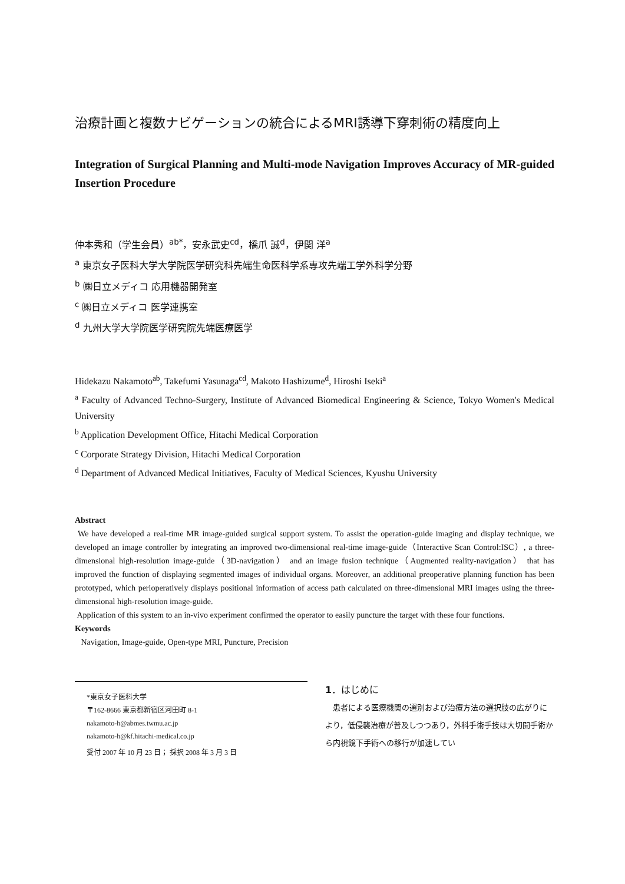治療計画と複数ナビゲーションの統合によるMRI誘導下穿刺術の精度向上
Integration of Surgical Planning and Multi-mode Navigation Improves Accuracy of MR-guided Insertion Procedure
仲本秀和（学生会員）<sup>ab*</sup>，安永武史<sup>cd</sup>，橋爪 誠<sup>d</sup>，伊関 洋<sup>a</sup>
<sup>a</sup> 東京女子医科大学大学院医学研究科先端生命医科学系専攻先端工学外科学分野
<sup>b</sup> ㈱日立メディコ 応用機器開発室
<sup>c</sup> ㈱日立メディコ 医学連携室
<sup>d</sup> 九州大学大学院医学研究院先端医療医学
Hidekazu Nakamoto<sup>ab</sup>, Takefumi Yasunaga<sup>cd</sup>, Makoto Hashizume<sup>d</sup>, Hiroshi Iseki<sup>a</sup>
<sup>a</sup> Faculty of Advanced Techno-Surgery, Institute of Advanced Biomedical Engineering & Science, Tokyo Women's Medical University
<sup>b</sup> Application Development Office, Hitachi Medical Corporation
<sup>c</sup> Corporate Strategy Division, Hitachi Medical Corporation
<sup>d</sup> Department of Advanced Medical Initiatives, Faculty of Medical Sciences, Kyushu University
Abstract
We have developed a real-time MR image-guided surgical support system. To assist the operation-guide imaging and display technique, we developed an image controller by integrating an improved two-dimensional real-time image-guide（Interactive Scan Control:ISC）, a three-dimensional high-resolution image-guide（3D-navigation） and an image fusion technique（Augmented reality-navigation） that has improved the function of displaying segmented images of individual organs. Moreover, an additional preoperative planning function has been prototyped, which perioperatively displays positional information of access path calculated on three-dimensional MRI images using the three-dimensional high-resolution image-guide.
Application of this system to an in-vivo experiment confirmed the operator to easily puncture the target with these four functions.
Keywords
Navigation, Image-guide, Open-type MRI, Puncture, Precision
*東京女子医科大学
〒162-8666 東京都新宿区河田町 8-1
nakamoto-h@abmes.twmu.ac.jp
nakamoto-h@kf.hitachi-medical.co.jp
受付 2007 年 10 月 23 日； 採択 2008 年 3 月 3 日
1．はじめに
　患者による医療機関の選別および治療方法の選択肢の広がりにより，低侵襲治療が普及しつつあり，外科手術手技は大切開手術から内視鏡下手術への移行が加速してい